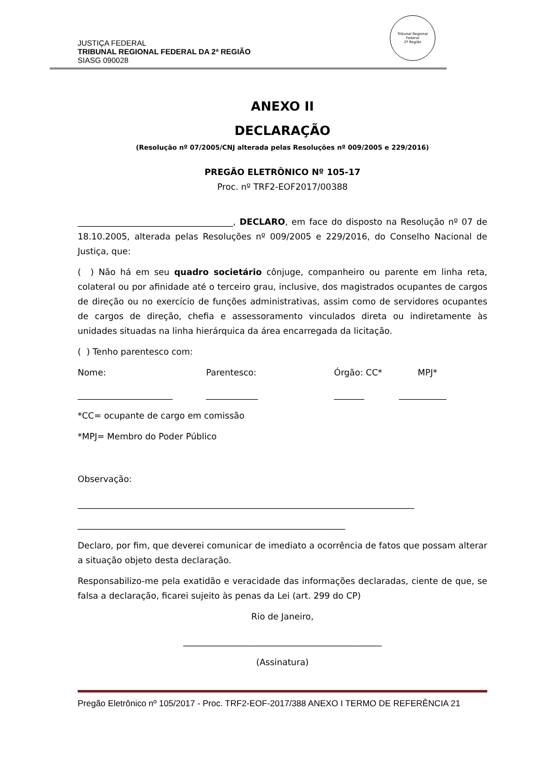Tribunal Regional Federal
2ª Região
JUSTIÇA FEDERAL
TRIBUNAL REGIONAL FEDERAL DA 2ª REGIÃO
SIASG 090028
ANEXO II
DECLARAÇÃO
(Resolução nº 07/2005/CNJ alterada pelas Resoluções nº 009/2005 e 229/2016)
PREGÃO ELETRÔNICO Nº 105-17
Proc. nº TRF2-EOF2017/00388
____________________________________, DECLARO, em face do disposto na Resolução nº 07 de 18.10.2005, alterada pelas Resoluções nº 009/2005 e 229/2016, do Conselho Nacional de Justiça, que:
( ) Não há em seu quadro societário cônjuge, companheiro ou parente em linha reta, colateral ou por afinidade até o terceiro grau, inclusive, dos magistrados ocupantes de cargos de direção ou no exercício de funções administrativas, assim como de servidores ocupantes de cargos de direção, chefia e assessoramento vinculados direta ou indiretamente às unidades situadas na linha hierárquica da área encarregada da licitação.
( ) Tenho parentesco com:
Nome: Parentesco: Órgão: CC* MPJ*
______________________ ____________ _______ ___________
*CC= ocupante de cargo em comissão
*MPJ= Membro do Poder Público
Observação:
______________________________________________________________________________
______________________________________________________________
Declaro, por fim, que deverei comunicar de imediato a ocorrência de fatos que possam alterar a situação objeto desta declaração.
Responsabilizo-me pela exatidão e veracidade das informações declaradas, ciente de que, se falsa a declaração, ficarei sujeito às penas da Lei (art. 299 do CP)
Rio de Janeiro,
______________________________________________
(Assinatura)
Pregão Eletrônico nº 105/2017 - Proc. TRF2-EOF-2017/388 ANEXO I TERMO DE REFERÊNCIA 21